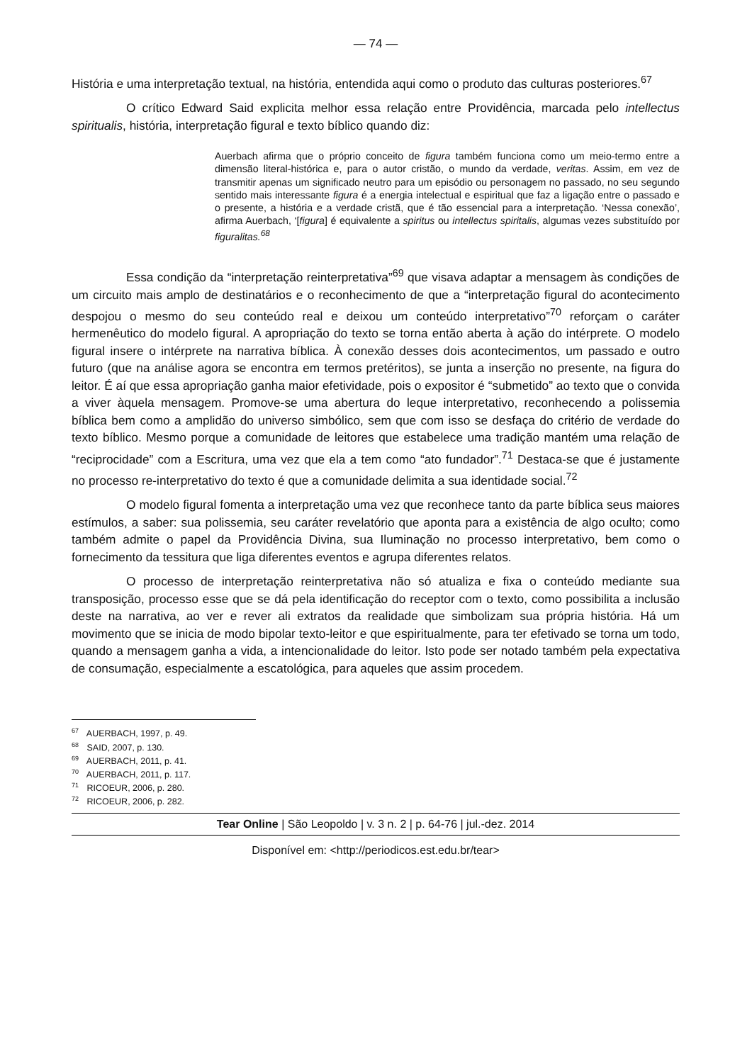— 74 —
História e uma interpretação textual, na história, entendida aqui como o produto das culturas posteriores.<sup>67</sup>
O crítico Edward Said explicita melhor essa relação entre Providência, marcada pelo intellectus spiritualis, história, interpretação figural e texto bíblico quando diz:
Auerbach afirma que o próprio conceito de figura também funciona como um meio-termo entre a dimensão literal-histórica e, para o autor cristão, o mundo da verdade, veritas. Assim, em vez de transmitir apenas um significado neutro para um episódio ou personagem no passado, no seu segundo sentido mais interessante figura é a energia intelectual e espiritual que faz a ligação entre o passado e o presente, a história e a verdade cristã, que é tão essencial para a interpretação. ‘Nessa conexão’, afirma Auerbach, ‘[figura] é equivalente a spiritus ou intellectus spiritalis, algumas vezes substituído por figuralitas.<sup>68</sup>
Essa condição da “interpretação reinterpretativa”<sup>69</sup> que visava adaptar a mensagem às condições de um circuito mais amplo de destinatários e o reconhecimento de que a “interpretação figural do acontecimento despojou o mesmo do seu conteúdo real e deixou um conteúdo interpretativo”<sup>70</sup> reforçam o caráter hermenêutico do modelo figural. A apropriação do texto se torna então aberta à ação do intérprete. O modelo figural insere o intérprete na narrativa bíblica. À conexão desses dois acontecimentos, um passado e outro futuro (que na análise agora se encontra em termos pretéritos), se junta a inserção no presente, na figura do leitor. É aí que essa apropriação ganha maior efetividade, pois o expositor é “submetido” ao texto que o convida a viver àquela mensagem. Promove-se uma abertura do leque interpretativo, reconhecendo a polissemia bíblica bem como a amplidão do universo simbólico, sem que com isso se desfaça do critério de verdade do texto bíblico. Mesmo porque a comunidade de leitores que estabelece uma tradição mantém uma relação de “reciprocidade” com a Escritura, uma vez que ela a tem como “ato fundador”.<sup>71</sup> Destaca-se que é justamente no processo re-interpretativo do texto é que a comunidade delimita a sua identidade social.<sup>72</sup>
O modelo figural fomenta a interpretação uma vez que reconhece tanto da parte bíblica seus maiores estímulos, a saber: sua polissemia, seu caráter revelatório que aponta para a existência de algo oculto; como também admite o papel da Providência Divina, sua Iluminação no processo interpretativo, bem como o fornecimento da tessitura que liga diferentes eventos e agrupa diferentes relatos.
O processo de interpretação reinterpretativa não só atualiza e fixa o conteúdo mediante sua transposição, processo esse que se dá pela identificação do receptor com o texto, como possibilita a inclusão deste na narrativa, ao ver e rever ali extratos da realidade que simbolizam sua própria história. Há um movimento que se inicia de modo bipolar texto-leitor e que espiritualmente, para ter efetivado se torna um todo, quando a mensagem ganha a vida, a intencionalidade do leitor. Isto pode ser notado também pela expectativa de consumação, especialmente a escatológica, para aqueles que assim procedem.
<sup>67</sup> AUERBACH, 1997, p. 49.
<sup>68</sup> SAID, 2007, p. 130.
<sup>69</sup> AUERBACH, 2011, p. 41.
<sup>70</sup> AUERBACH, 2011, p. 117.
<sup>71</sup> RICOEUR, 2006, p. 280.
<sup>72</sup> RICOEUR, 2006, p. 282.
Tear Online | São Leopoldo | v. 3 n. 2 | p. 64-76 | jul.-dez. 2014
Disponível em: <http://periodicos.est.edu.br/tear>